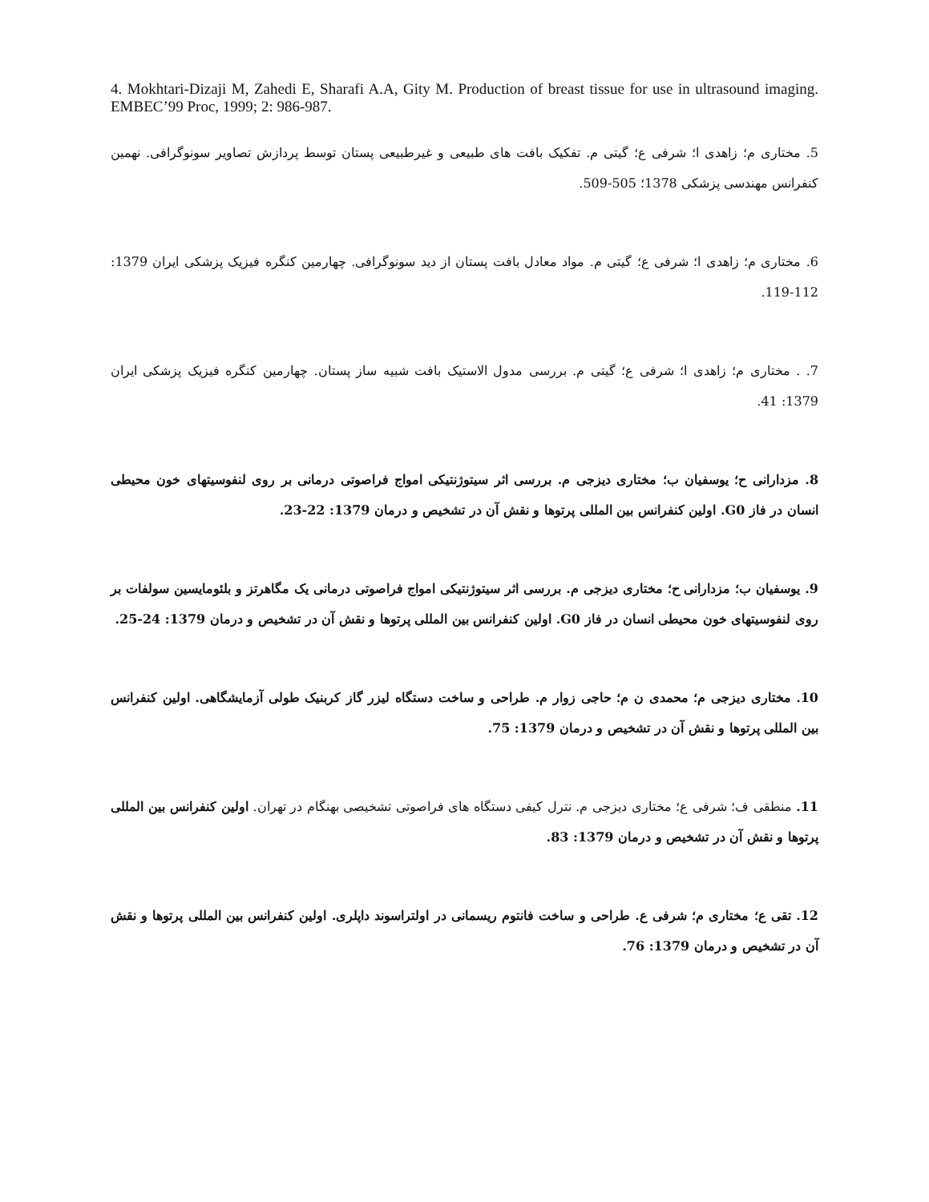4. Mokhtari-Dizaji M, Zahedi E, Sharafi A.A, Gity M. Production of breast tissue for use in ultrasound imaging. EMBEC’99 Proc, 1999; 2: 986-987.
5. مختاری م؛ زاهدی ا؛ شرفی ع؛ گیتی م. تفکیک بافت های طبیعی و غیرطبیعی پستان توسط پردازش تصاویر سونوگرافی. نهمین کنفرانس مهندسی پزشکی 1378؛ 505-509.
6. مختاری م؛ زاهدی ا؛ شرفی ع؛ گیتی م. مواد معادل بافت پستان از دید سونوگرافی. چهارمین کنگره فیزیک پزشکی ایران 1379: 112-119.
7. . مختاری م؛ زاهدی ا؛ شرفی ع؛ گیتی م. بررسی مدول الاستیک بافت شبیه ساز پستان. چهارمین کنگره فیزیک پزشکی ایران 1379: 41.
8. مزدارانی ح؛ یوسفیان ب؛ مختاری دیزجی م. بررسی اثر سیتوژنتیکی امواج فراصوتی درمانی بر روی لنفوسیتهای خون محیطی انسان در فاز G0. اولین کنفرانس بین المللی پرتوها و نقش آن در تشخیص و درمان 1379: 22-23.
9. یوسفیان ب؛ مزدارانی ح؛ مختاری دیزجی م. بررسی اثر سیتوژنتیکی امواج فراصوتی درمانی یک مگاهرتز و بلئومایسین سولفات بر روی لنفوسیتهای خون محیطی انسان در فاز G0. اولین کنفرانس بین المللی پرتوها و نقش آن در تشخیص و درمان 1379: 24-25.
10. مختاری دیزجی م؛ محمدی ن م؛ حاجی زوار م. طراحی و ساخت دستگاه لیزر گاز کربنیک طولی آزمایشگاهی. اولین کنفرانس بین المللی پرتوها و نقش آن در تشخیص و درمان 1379: 75.
11. منطقی ف؛ شرفی ع؛ مختاری دیزجی م. نترل کیفی دستگاه های فراصوتی تشخیصی بهنگام در تهران. اولین کنفرانس بین المللی پرتوها و نقش آن در تشخیص و درمان 1379: 83.
12. تقی ع؛ مختاری م؛ شرفی ع. طراحی و ساخت فانتوم ریسمانی در اولتراسوند داپلری. اولین کنفرانس بین المللی پرتوها و نقش آن در تشخیص و درمان 1379: 76.